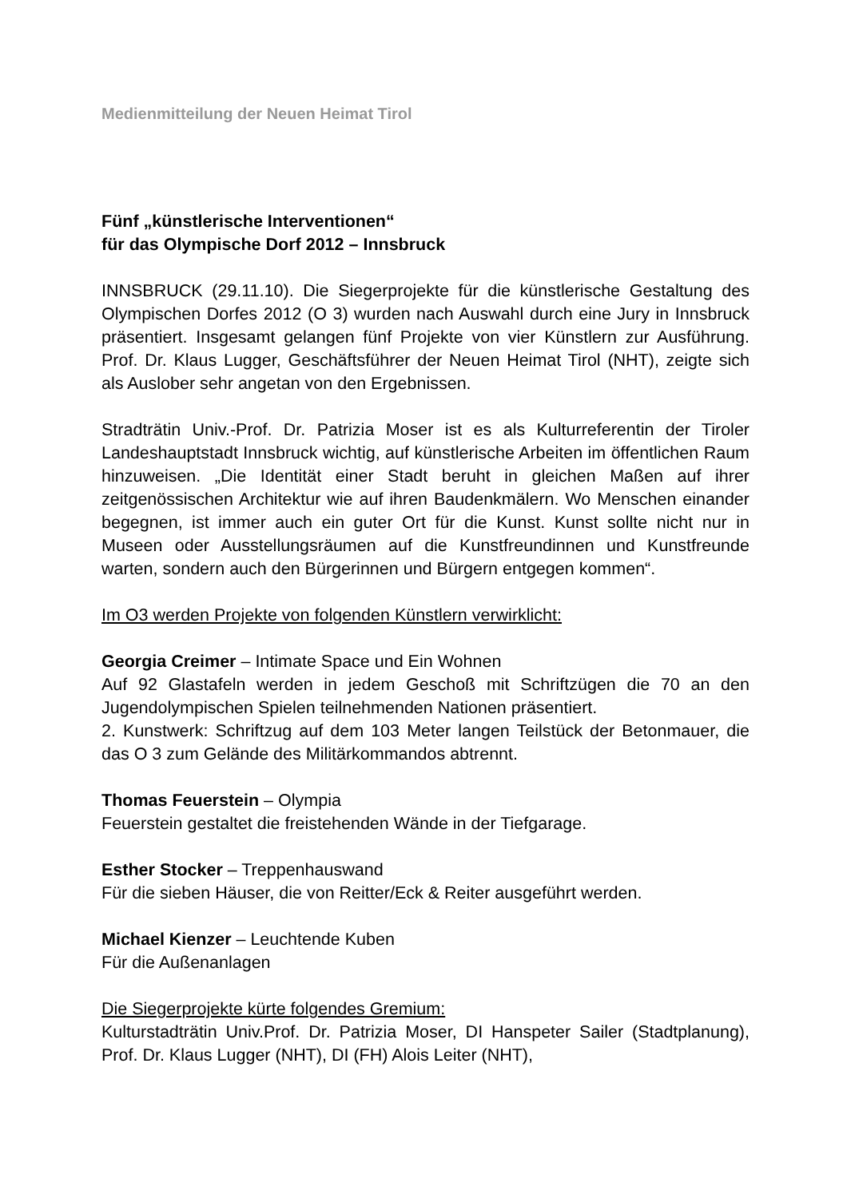Medienmitteilung der Neuen Heimat Tirol
Fünf „künstlerische Interventionen“
für das Olympische Dorf 2012 – Innsbruck
INNSBRUCK (29.11.10). Die Siegerprojekte für die künstlerische Gestaltung des Olympischen Dorfes 2012 (O 3) wurden nach Auswahl durch eine Jury in Innsbruck präsentiert. Insgesamt gelangen fünf Projekte von vier Künstlern zur Ausführung. Prof. Dr. Klaus Lugger, Geschäftsführer der Neuen Heimat Tirol (NHT), zeigte sich als Auslober sehr angetan von den Ergebnissen.
Stradträtin Univ.-Prof. Dr. Patrizia Moser ist es als Kulturreferentin der Tiroler Landeshauptstadt Innsbruck wichtig, auf künstlerische Arbeiten im öffentlichen Raum hinzuweisen. „Die Identität einer Stadt beruht in gleichen Maßen auf ihrer zeitgenössischen Architektur wie auf ihren Baudenkmälern. Wo Menschen einander begegnen, ist immer auch ein guter Ort für die Kunst. Kunst sollte nicht nur in Museen oder Ausstellungsräumen auf die Kunstfreundinnen und Kunstfreunde warten, sondern auch den Bürgerinnen und Bürgern entgegen kommen“.
Im O3 werden Projekte von folgenden Künstlern verwirklicht:
Georgia Creimer – Intimate Space und Ein Wohnen
Auf 92 Glastafeln werden in jedem Geschoß mit Schriftzügen die 70 an den Jugendolympischen Spielen teilnehmenden Nationen präsentiert.
2. Kunstwerk: Schriftzug auf dem 103 Meter langen Teilstück der Betonmauer, die das O 3 zum Gelände des Militärkommandos abtrennt.
Thomas Feuerstein – Olympia
Feuerstein gestaltet die freistehenden Wände in der Tiefgarage.
Esther Stocker – Treppenhauswand
Für die sieben Häuser, die von Reitter/Eck & Reiter ausgeführt werden.
Michael Kienzer – Leuchtende Kuben
Für die Außenanlagen
Die Siegerprojekte kürte folgendes Gremium:
Kulturstadträtin Univ.Prof. Dr. Patrizia Moser, DI Hanspeter Sailer (Stadtplanung), Prof. Dr. Klaus Lugger (NHT), DI (FH) Alois Leiter (NHT),